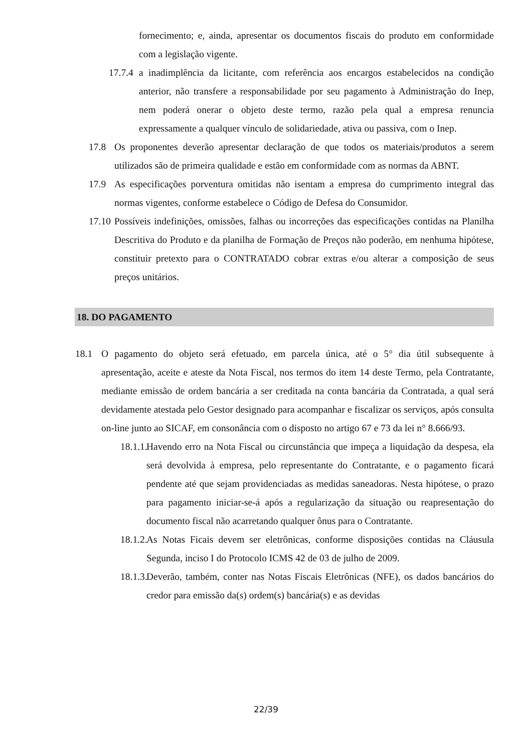fornecimento; e, ainda, apresentar os documentos fiscais do produto em conformidade com a legislação vigente.
17.7.4
a inadimplência da licitante, com referência aos encargos estabelecidos na condição anterior, não transfere a responsabilidade por seu pagamento à Administração do Inep, nem poderá onerar o objeto deste termo, razão pela qual a empresa renuncia expressamente a qualquer vínculo de solidariedade, ativa ou passiva, com o Inep.
17.8 Os proponentes deverão apresentar declaração de que todos os materiais/produtos a serem utilizados são de primeira qualidade e estão em conformidade com as normas da ABNT.
17.9 As especificações porventura omitidas não isentam a empresa do cumprimento integral das normas vigentes, conforme estabelece o Código de Defesa do Consumidor.
17.10
Possíveis indefinições, omissões, falhas ou incorreções das especificações contidas na Planilha Descritiva do Produto e da planilha de Formação de Preços não poderão, em nenhuma hipótese, constituir pretexto para o CONTRATADO cobrar extras e/ou alterar a composição de seus preços unitários.
18. DO PAGAMENTO
18.1 O pagamento do objeto será efetuado, em parcela única, até o 5° dia útil subsequente à apresentação, aceite e ateste da Nota Fiscal, nos termos do item 14 deste Termo, pela Contratante, mediante emissão de ordem bancária a ser creditada na conta bancária da Contratada, a qual será devidamente atestada pelo Gestor designado para acompanhar e fiscalizar os serviços, após consulta on-line junto ao SICAF, em consonância com o disposto no artigo 67 e 73 da lei n° 8.666/93.
18.1.1.
Havendo erro na Nota Fiscal ou circunstância que impeça a liquidação da despesa, ela será devolvida à empresa, pelo representante do Contratante, e o pagamento ficará pendente até que sejam providenciadas as medidas saneadoras. Nesta hipótese, o prazo para pagamento iniciar-se-á após a regularização da situação ou reapresentação do documento fiscal não acarretando qualquer ônus para o Contratante.
18.1.2.
As Notas Ficais devem ser eletrônicas, conforme disposições contidas na Cláusula Segunda, inciso I do Protocolo ICMS 42 de 03 de julho de 2009.
18.1.3.
Deverão, também, conter nas Notas Fiscais Eletrônicas (NFE), os dados bancários do credor para emissão da(s) ordem(s) bancária(s) e as devidas
22/39